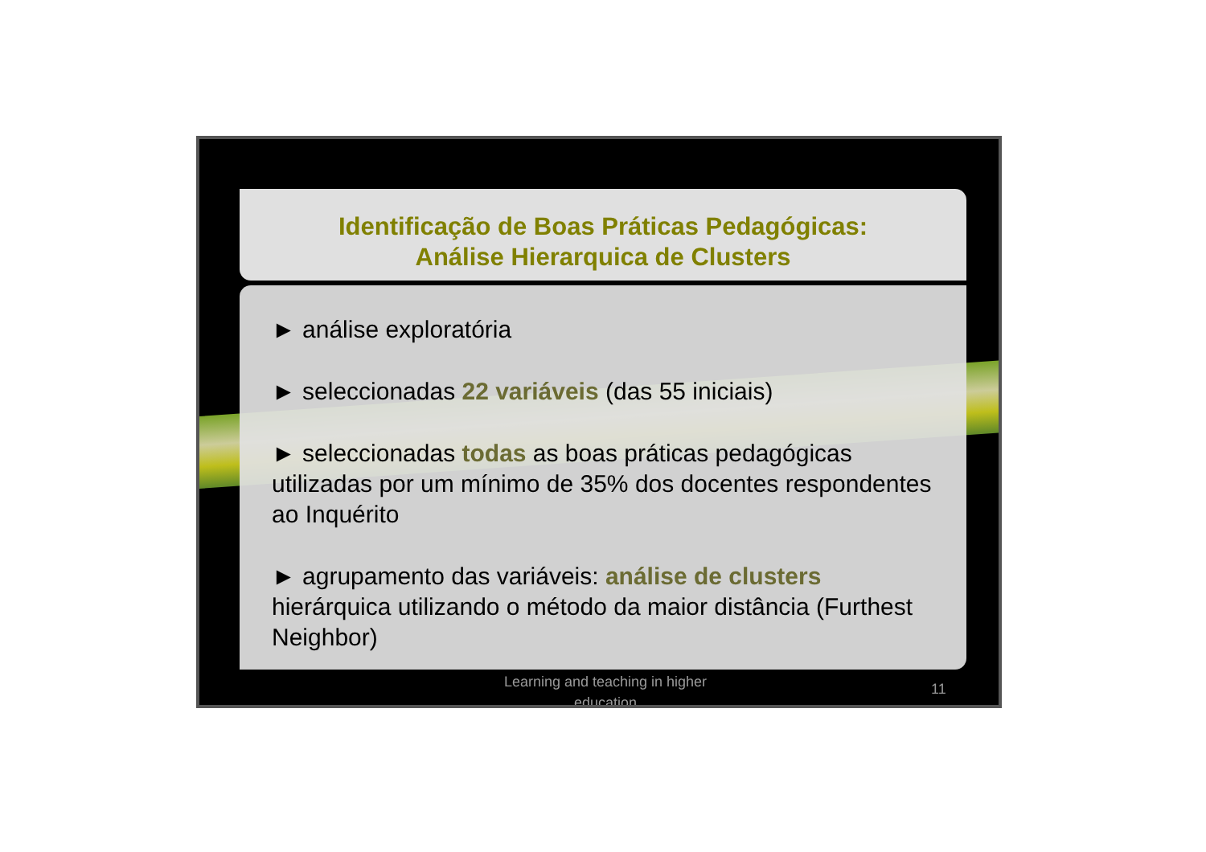Identificação de Boas Práticas Pedagógicas:
Análise Hierarquica de Clusters
► análise exploratória
► seleccionadas 22 variáveis (das 55 iniciais)
► seleccionadas todas as boas práticas pedagógicas utilizadas por um mínimo de 35% dos docentes respondentes ao Inquérito
► agrupamento das variáveis: análise de clusters hierárquica utilizando o método da maior distância (Furthest Neighbor)
Learning and teaching in higher education
11